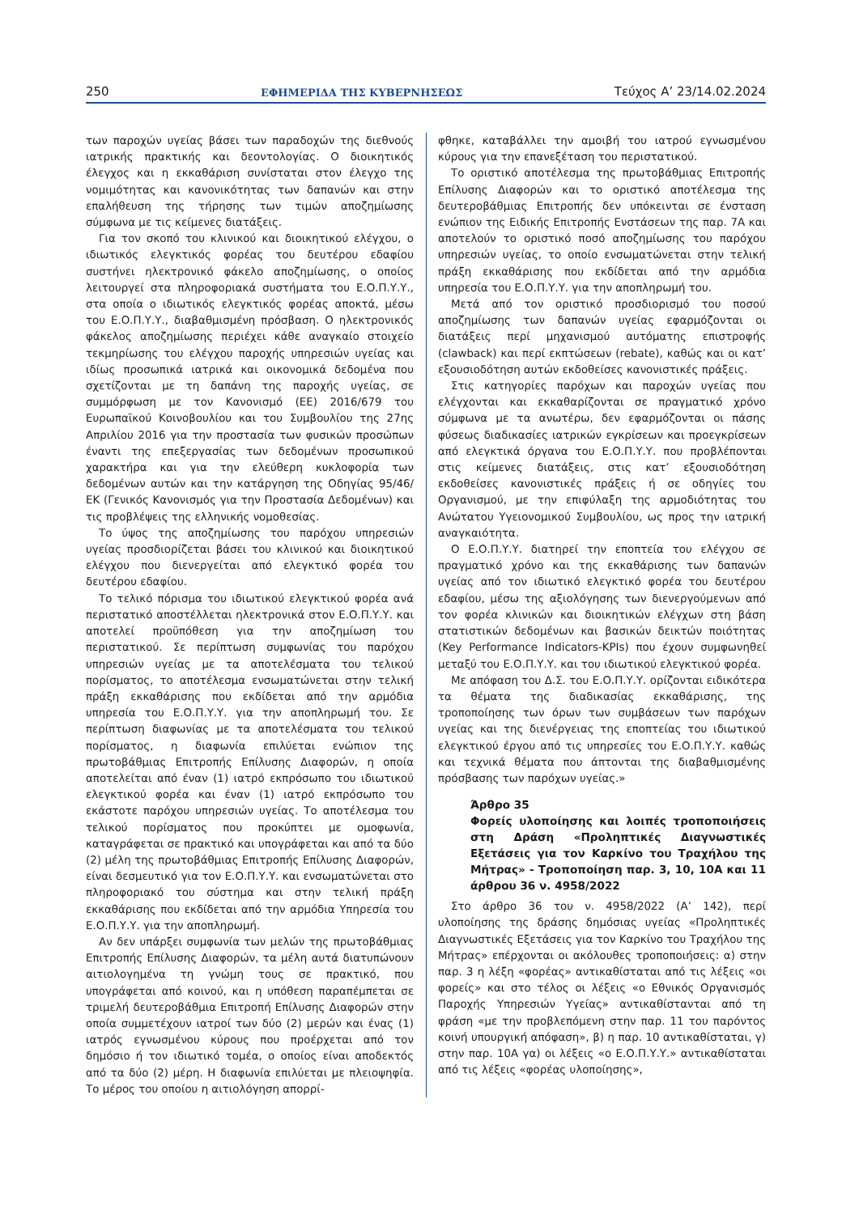250 ΕΦΗΜΕΡΙΔΑ ΤΗΣ ΚΥΒΕΡΝΗΣΕΩΣ Τεύχος A’ 23/14.02.2024
των παροχών υγείας βάσει των παραδοχών της διεθνούς ιατρικής πρακτικής και δεοντολογίας. Ο διοικητικός έλεγχος και η εκκαθάριση συνίσταται στον έλεγχο της νομιμότητας και κανονικότητας των δαπανών και στην επαλήθευση της τήρησης των τιμών αποζημίωσης σύμφωνα με τις κείμενες διατάξεις.
Για τον σκοπό του κλινικού και διοικητικού ελέγχου, ο ιδιωτικός ελεγκτικός φορέας του δευτέρου εδαφίου συστήνει ηλεκτρονικό φάκελο αποζημίωσης, ο οποίος λειτουργεί στα πληροφοριακά συστήματα του Ε.Ο.Π.Υ.Υ., στα οποία ο ιδιωτικός ελεγκτικός φορέας αποκτά, μέσω του Ε.Ο.Π.Υ.Υ., διαβαθμισμένη πρόσβαση. Ο ηλεκτρονικός φάκελος αποζημίωσης περιέχει κάθε αναγκαίο στοιχείο τεκμηρίωσης του ελέγχου παροχής υπηρεσιών υγείας και ιδίως προσωπικά ιατρικά και οικονομικά δεδομένα που σχετίζονται με τη δαπάνη της παροχής υγείας, σε συμμόρφωση με τον Κανονισμό (ΕΕ) 2016/679 του Ευρωπαϊκού Κοινοβουλίου και του Συμβουλίου της 27ης Απριλίου 2016 για την προστασία των φυσικών προσώπων έναντι της επεξεργασίας των δεδομένων προσωπικού χαρακτήρα και για την ελεύθερη κυκλοφορία των δεδομένων αυτών και την κατάργηση της Οδηγίας 95/46/ΕΚ (Γενικός Κανονισμός για την Προστασία Δεδομένων) και τις προβλέψεις της ελληνικής νομοθεσίας.
Το ύψος της αποζημίωσης του παρόχου υπηρεσιών υγείας προσδιορίζεται βάσει του κλινικού και διοικητικού ελέγχου που διενεργείται από ελεγκτικό φορέα του δευτέρου εδαφίου.
Το τελικό πόρισμα του ιδιωτικού ελεγκτικού φορέα ανά περιστατικό αποστέλλεται ηλεκτρονικά στον Ε.Ο.Π.Υ.Υ. και αποτελεί προϋπόθεση για την αποζημίωση του περιστατικού. Σε περίπτωση συμφωνίας του παρόχου υπηρεσιών υγείας με τα αποτελέσματα του τελικού πορίσματος, το αποτέλεσμα ενσωματώνεται στην τελική πράξη εκκαθάρισης που εκδίδεται από την αρμόδια υπηρεσία του Ε.Ο.Π.Υ.Υ. για την αποπληρωμή του. Σε περίπτωση διαφωνίας με τα αποτελέσματα του τελικού πορίσματος, η διαφωνία επιλύεται ενώπιον της πρωτοβάθμιας Επιτροπής Επίλυσης Διαφορών, η οποία αποτελείται από έναν (1) ιατρό εκπρόσωπο του ιδιωτικού ελεγκτικού φορέα και έναν (1) ιατρό εκπρόσωπο του εκάστοτε παρόχου υπηρεσιών υγείας. Το αποτέλεσμα του τελικού πορίσματος που προκύπτει με ομοφωνία, καταγράφεται σε πρακτικό και υπογράφεται και από τα δύο (2) μέλη της πρωτοβάθμιας Επιτροπής Επίλυσης Διαφορών, είναι δεσμευτικό για τον Ε.Ο.Π.Υ.Υ. και ενσωματώνεται στο πληροφοριακό του σύστημα και στην τελική πράξη εκκαθάρισης που εκδίδεται από την αρμόδια Υπηρεσία του Ε.Ο.Π.Υ.Υ. για την αποπληρωμή.
Αν δεν υπάρξει συμφωνία των μελών της πρωτοβάθμιας Επιτροπής Επίλυσης Διαφορών, τα μέλη αυτά διατυπώνουν αιτιολογημένα τη γνώμη τους σε πρακτικό, που υπογράφεται από κοινού, και η υπόθεση παραπέμπεται σε τριμελή δευτεροβάθμια Επιτροπή Επίλυσης Διαφορών στην οποία συμμετέχουν ιατροί των δύο (2) μερών και ένας (1) ιατρός εγνωσμένου κύρους που προέρχεται από τον δημόσιο ή τον ιδιωτικό τομέα, ο οποίος είναι αποδεκτός από τα δύο (2) μέρη. Η διαφωνία επιλύεται με πλειοψηφία. Το μέρος του οποίου η αιτιολόγηση απορρί-
φθηκε, καταβάλλει την αμοιβή του ιατρού εγνωσμένου κύρους για την επανεξέταση του περιστατικού.
Το οριστικό αποτέλεσμα της πρωτοβάθμιας Επιτροπής Επίλυσης Διαφορών και το οριστικό αποτέλεσμα της δευτεροβάθμιας Επιτροπής δεν υπόκεινται σε ένσταση ενώπιον της Ειδικής Επιτροπής Ενστάσεων της παρ. 7Α και αποτελούν το οριστικό ποσό αποζημίωσης του παρόχου υπηρεσιών υγείας, το οποίο ενσωματώνεται στην τελική πράξη εκκαθάρισης που εκδίδεται από την αρμόδια υπηρεσία του Ε.Ο.Π.Υ.Υ. για την αποπληρωμή του.
Μετά από τον οριστικό προσδιορισμό του ποσού αποζημίωσης των δαπανών υγείας εφαρμόζονται οι διατάξεις περί μηχανισμού αυτόματης επιστροφής (clawback) και περί εκπτώσεων (rebate), καθώς και οι κατ’ εξουσιοδότηση αυτών εκδοθείσες κανονιστικές πράξεις.
Στις κατηγορίες παρόχων και παροχών υγείας που ελέγχονται και εκκαθαρίζονται σε πραγματικό χρόνο σύμφωνα με τα ανωτέρω, δεν εφαρμόζονται οι πάσης φύσεως διαδικασίες ιατρικών εγκρίσεων και προεγκρίσεων από ελεγκτικά όργανα του Ε.Ο.Π.Υ.Υ. που προβλέπονται στις κείμενες διατάξεις, στις κατ’ εξουσιοδότηση εκδοθείσες κανονιστικές πράξεις ή σε οδηγίες του Οργανισμού, με την επιφύλαξη της αρμοδιότητας του Ανώτατου Υγειονομικού Συμβουλίου, ως προς την ιατρική αναγκαιότητα.
Ο Ε.Ο.Π.Υ.Υ. διατηρεί την εποπτεία του ελέγχου σε πραγματικό χρόνο και της εκκαθάρισης των δαπανών υγείας από τον ιδιωτικό ελεγκτικό φορέα του δευτέρου εδαφίου, μέσω της αξιολόγησης των διενεργούμενων από τον φορέα κλινικών και διοικητικών ελέγχων στη βάση στατιστικών δεδομένων και βασικών δεικτών ποιότητας (Key Performance Indicators-KPIs) που έχουν συμφωνηθεί μεταξύ του Ε.Ο.Π.Υ.Υ. και του ιδιωτικού ελεγκτικού φορέα.
Με απόφαση του Δ.Σ. του Ε.Ο.Π.Υ.Υ. ορίζονται ειδικότερα τα θέματα της διαδικασίας εκκαθάρισης, της τροποποίησης των όρων των συμβάσεων των παρόχων υγείας και της διενέργειας της εποπτείας του ιδιωτικού ελεγκτικού έργου από τις υπηρεσίες του Ε.Ο.Π.Υ.Υ. καθώς και τεχνικά θέματα που άπτονται της διαβαθμισμένης πρόσβασης των παρόχων υγείας.»
Άρθρο 35
Φορείς υλοποίησης και λοιπές τροποποιήσεις στη Δράση «Προληπτικές Διαγνωστικές Εξετάσεις για τον Καρκίνο του Τραχήλου της Μήτρας» - Τροποποίηση παρ. 3, 10, 10Α και 11 άρθρου 36 ν. 4958/2022
Στο άρθρο 36 του ν. 4958/2022 (Α’ 142), περί υλοποίησης της δράσης δημόσιας υγείας «Προληπτικές Διαγνωστικές Εξετάσεις για τον Καρκίνο του Τραχήλου της Μήτρας» επέρχονται οι ακόλουθες τροποποιήσεις: α) στην παρ. 3 η λέξη «φορέας» αντικαθίσταται από τις λέξεις «οι φορείς» και στο τέλος οι λέξεις «ο Εθνικός Οργανισμός Παροχής Υπηρεσιών Υγείας» αντικαθίστανται από τη φράση «με την προβλεπόμενη στην παρ. 11 του παρόντος κοινή υπουργική απόφαση», β) η παρ. 10 αντικαθίσταται, γ) στην παρ. 10Α γα) οι λέξεις «ο Ε.Ο.Π.Υ.Υ.» αντικαθίσταται από τις λέξεις «φορέας υλοποίησης»,